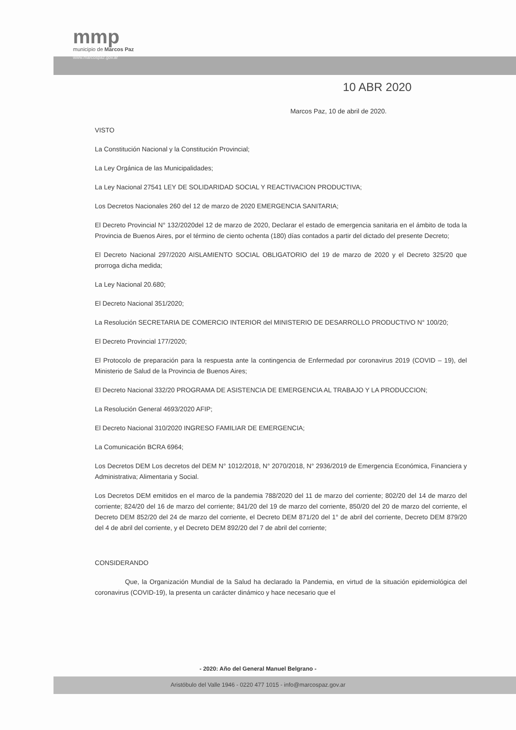mmp
municipio de Marcos Paz
www.marcospaz.gov.ar
10 ABR 2020
Marcos Paz, 10 de abril de 2020.
VISTO
La Constitución Nacional y la Constitución Provincial;
La Ley Orgánica de las Municipalidades;
La Ley Nacional 27541 LEY DE SOLIDARIDAD SOCIAL Y REACTIVACION PRODUCTIVA;
Los Decretos Nacionales 260 del 12 de marzo de 2020 EMERGENCIA SANITARIA;
El Decreto Provincial N° 132/2020del 12 de marzo de 2020, Declarar el estado de emergencia sanitaria en el ámbito de toda la Provincia de Buenos Aires, por el término de ciento ochenta (180) días contados a partir del dictado del presente Decreto;
El Decreto Nacional 297/2020 AISLAMIENTO SOCIAL OBLIGATORIO del 19 de marzo de 2020 y el Decreto 325/20 que prorroga dicha medida;
La Ley Nacional 20.680;
El Decreto Nacional 351/2020;
La Resolución SECRETARIA DE COMERCIO INTERIOR del MINISTERIO DE DESARROLLO PRODUCTIVO N° 100/20;
El Decreto Provincial 177/2020;
El Protocolo de preparación para la respuesta ante la contingencia de Enfermedad por coronavirus 2019 (COVID – 19), del Ministerio de Salud de la Provincia de Buenos Aires;
El Decreto Nacional 332/20 PROGRAMA DE ASISTENCIA DE EMERGENCIA AL TRABAJO Y LA PRODUCCION;
La Resolución General 4693/2020 AFIP;
El Decreto Nacional 310/2020 INGRESO FAMILIAR DE EMERGENCIA;
La Comunicación BCRA 6964;
Los Decretos DEM Los decretos del DEM N° 1012/2018, N° 2070/2018, N° 2936/2019 de Emergencia Económica, Financiera y Administrativa; Alimentaria y Social.
Los Decretos DEM emitidos en el marco de la pandemia 788/2020 del 11 de marzo del corriente; 802/20 del 14 de marzo del corriente; 824/20 del 16 de marzo del corriente; 841/20 del 19 de marzo del corriente, 850/20 del 20 de marzo del corriente, el Decreto DEM 852/20 del 24 de marzo del corriente, el Decreto DEM 871/20 del 1° de abril del corriente, Decreto DEM 879/20 del 4 de abril del corriente, y el Decreto DEM 892/20 del 7 de abril del corriente;
CONSIDERANDO
Que, la Organización Mundial de la Salud ha declarado la Pandemia, en virtud de la situación epidemiológica del coronavirus (COVID-19), la presenta un carácter dinámico y hace necesario que el
- 2020: Año del General Manuel Belgrano -
Aristóbulo del Valle 1946 - 0220 477 1015 - info@marcospaz.gov.ar